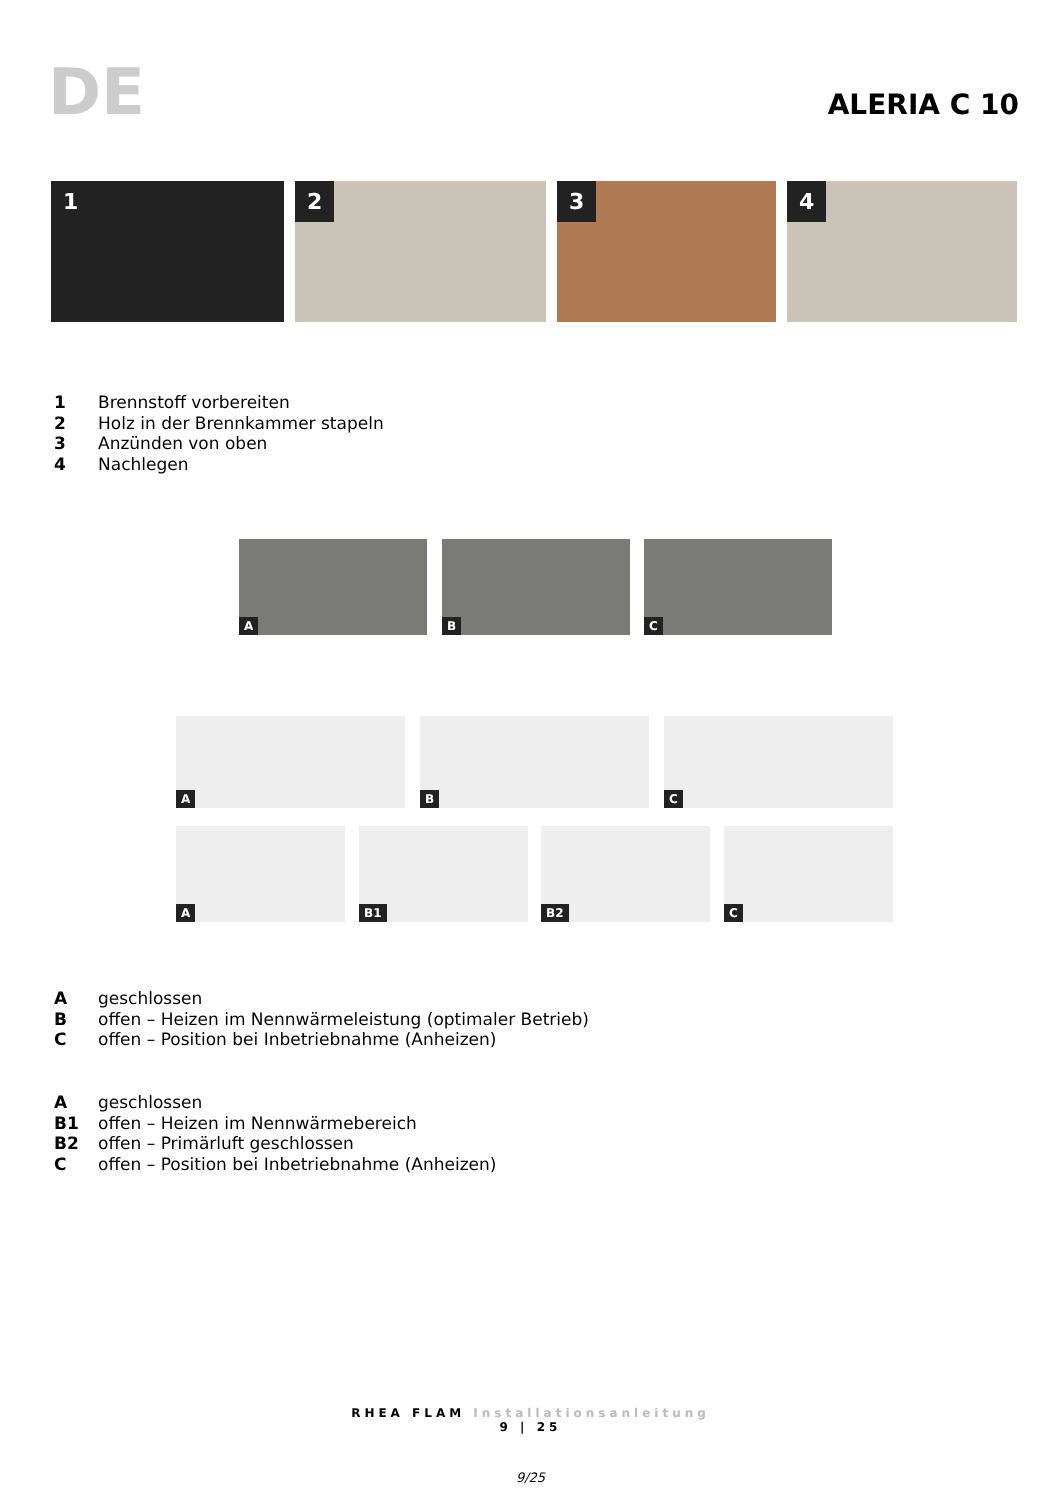DE ALERIA C 10
1
2
3
4
1 Brennstoff vorbereiten
2 Holz in der Brennkammer stapeln
3 Anzünden von oben
4 Nachlegen
A B C
A B C
A B1 B2 C
Ageschlossen
Boffen – Heizen im Nennwärmeleistung (optimaler Betrieb)
Coffen – Position bei Inbetriebnahme (Anheizen)
Ageschlossen
B1 offen – Heizen im Nennwärmebereich
B2 offen – Primärluft geschlossen
Coffen – Position bei Inbetriebnahme (Anheizen)
RHEA FLAM Installationsanleitung
9 | 25
9/25